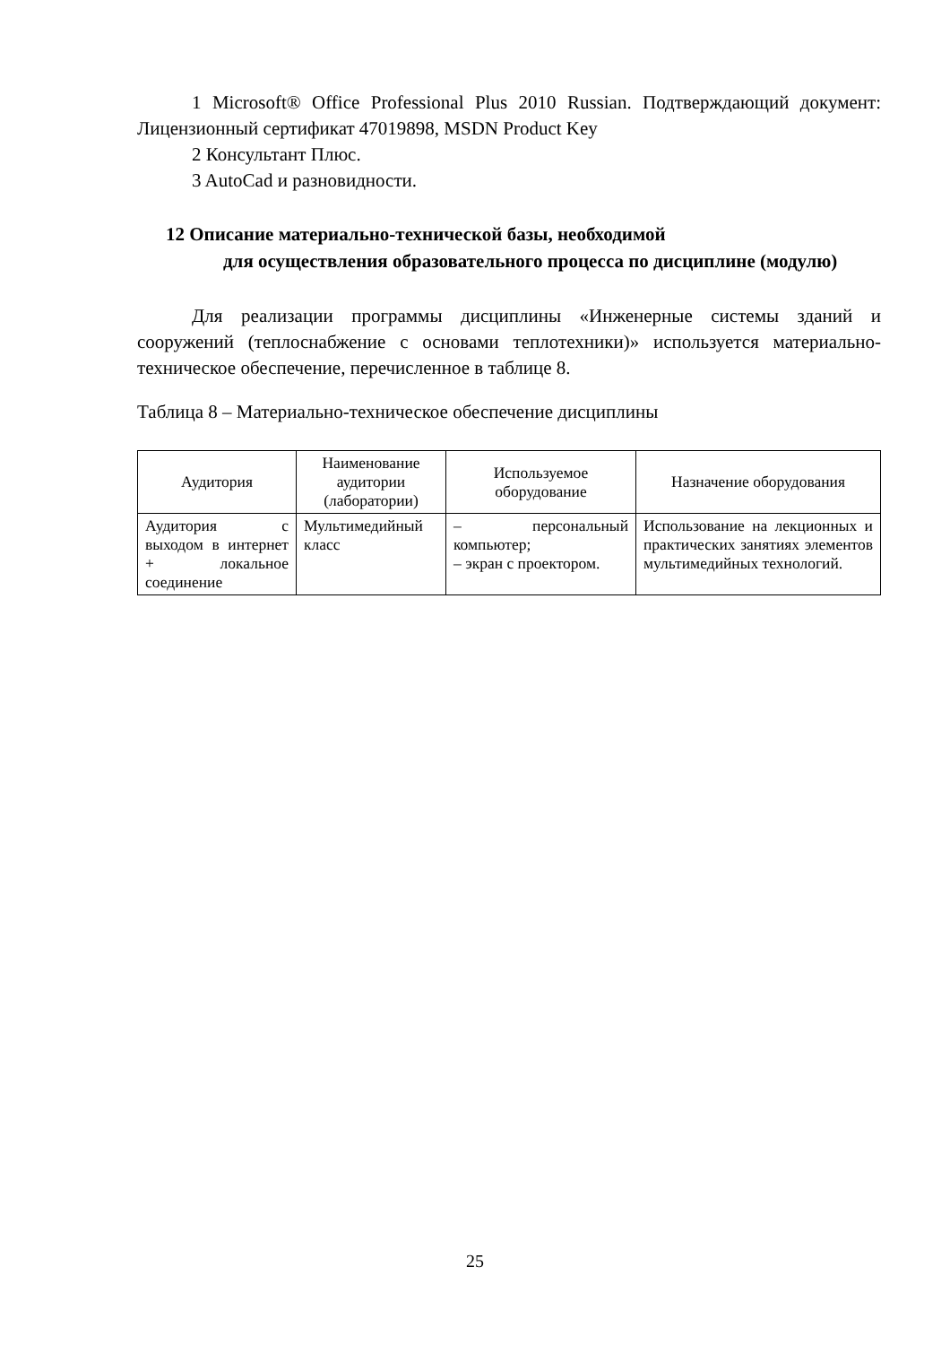1 Microsoft® Office Professional Plus 2010 Russian. Подтверждающий документ: Лицензионный сертификат 47019898, MSDN Product Key
2 Консультант Плюс.
3 AutoCad и разновидности.
12 Описание материально-технической базы, необходимой
для осуществления образовательного процесса по дисциплине (модулю)
Для реализации программы дисциплины «Инженерные системы зданий и сооружений (теплоснабжение с основами теплотехники)» используется материально-техническое обеспечение, перечисленное в таблице 8.
Таблица 8 – Материально-техническое обеспечение дисциплины
| Аудитория | Наименование аудитории (лаборатории) | Используемое оборудование | Назначение оборудования |
| --- | --- | --- | --- |
| Аудитория с выходом в интернет + локальное соединение | Мультимедийный класс | – персональный компьютер; – экран с проектором. | Использование на лекционных и практических занятиях элементов мультимедийных технологий. |
25